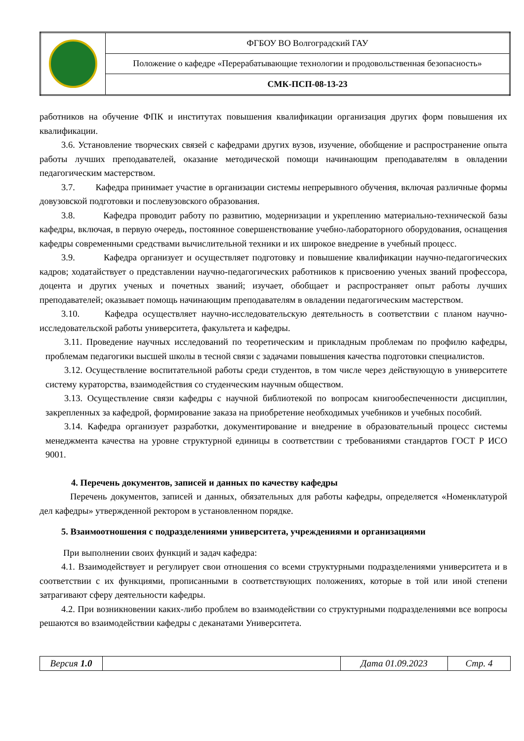| | ФГБОУ ВО Волгоградский ГАУ |
| | Положение о кафедре «Перерабатывающие технологии и продовольственная безопасность» |
| | СМК-ПСП-08-13-23 |
работников на обучение ФПК и институтах повышения квалификации организация других форм повышения их квалификации.
3.6. Установление творческих связей с кафедрами других вузов, изучение, обобщение и распространение опыта работы лучших преподавателей, оказание методической помощи начинающим преподавателям в овладении педагогическим мастерством.
3.7. Кафедра принимает участие в организации системы непрерывного обучения, включая различные формы довузовской подготовки и послевузовского образования.
3.8. Кафедра проводит работу по развитию, модернизации и укреплению материально-технической базы кафедры, включая, в первую очередь, постоянное совершенствование учебно-лабораторного оборудования, оснащения кафедры современными средствами вычислительной техники и их широкое внедрение в учебный процесс.
3.9. Кафедра организует и осуществляет подготовку и повышение квалификации научно-педагогических кадров; ходатайствует о представлении научно-педагогических работников к присвоению ученых званий профессора, доцента и других ученых и почетных званий; изучает, обобщает и распространяет опыт работы лучших преподавателей; оказывает помощь начинающим преподавателям в овладении педагогическим мастерством.
3.10. Кафедра осуществляет научно-исследовательскую деятельность в соответствии с планом научно-исследовательской работы университета, факультета и кафедры.
3.11. Проведение научных исследований по теоретическим и прикладным проблемам по профилю кафедры, проблемам педагогики высшей школы в тесной связи с задачами повышения качества подготовки специалистов.
3.12. Осуществление воспитательной работы среди студентов, в том числе через действующую в университете систему кураторства, взаимодействия со студенческим научным обществом.
3.13. Осуществление связи кафедры с научной библиотекой по вопросам книгообеспеченности дисциплин, закрепленных за кафедрой, формирование заказа на приобретение необходимых учебников и учебных пособий.
3.14. Кафедра организует разработки, документирование и внедрение в образовательный процесс системы менеджмента качества на уровне структурной единицы в соответствии с требованиями стандартов ГОСТ Р ИСО 9001.
4. Перечень документов, записей и данных по качеству кафедры
Перечень документов, записей и данных, обязательных для работы кафедры, определяется «Номенклатурой дел кафедры» утвержденной ректором в установленном порядке.
5. Взаимоотношения с подразделениями университета, учреждениями и организациями
При выполнении своих функций и задач кафедра:
4.1. Взаимодействует и регулирует свои отношения со всеми структурными подразделениями университета и в соответствии с их функциями, прописанными в соответствующих положениях, которые в той или иной степени затрагивают сферу деятельности кафедры.
4.2. При возникновении каких-либо проблем во взаимодействии со структурными подразделениями все вопросы решаются во взаимодействии кафедры с деканатами Университета.
| Версия 1.0 | | Дата 01.09.2023 | Стр. 4 |